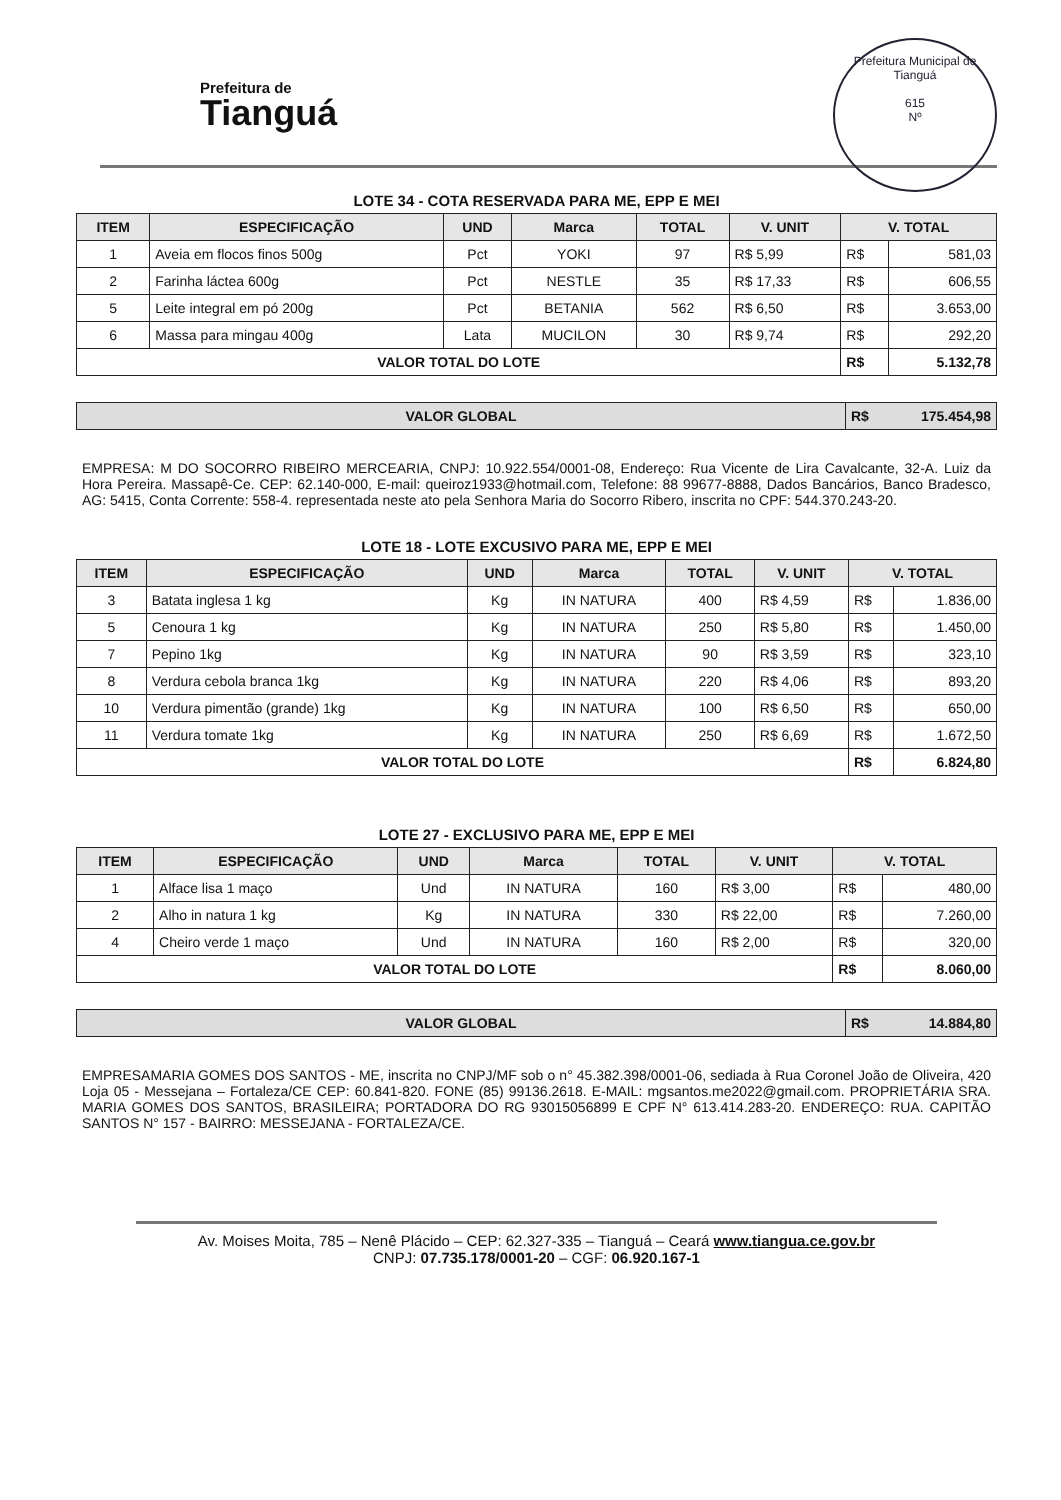Prefeitura de
Tianguá
Prefeitura Municipal de Tianguá
615
Nº
LOTE 34 - COTA RESERVADA PARA ME, EPP E MEI
| ITEM | ESPECIFICAÇÃO | UND | Marca | TOTAL | V. UNIT | V. TOTAL | |
| --- | --- | --- | --- | --- | --- | --- | --- |
| 1 | Aveia em flocos finos 500g | Pct | YOKI | 97 | R$ 5,99 | R$ | 581,03 |
| 2 | Farinha láctea 600g | Pct | NESTLE | 35 | R$ 17,33 | R$ | 606,55 |
| 5 | Leite integral em pó 200g | Pct | BETANIA | 562 | R$ 6,50 | R$ | 3.653,00 |
| 6 | Massa para mingau 400g | Lata | MUCILON | 30 | R$ 9,74 | R$ | 292,20 |
| VALOR TOTAL DO LOTE | | | | | | R$ | 5.132,78 |
| VALOR GLOBAL | R$ 175.454,98 |
EMPRESA: M DO SOCORRO RIBEIRO MERCEARIA, CNPJ: 10.922.554/0001-08, Endereço: Rua Vicente de Lira Cavalcante, 32-A. Luiz da Hora Pereira. Massapê-Ce. CEP: 62.140-000, E-mail: queiroz1933@hotmail.com, Telefone: 88 99677-8888, Dados Bancários, Banco Bradesco, AG: 5415, Conta Corrente: 558-4. representada neste ato pela Senhora Maria do Socorro Ribero, inscrita no CPF: 544.370.243-20.
LOTE 18 - LOTE EXCUSIVO PARA ME, EPP E MEI
| ITEM | ESPECIFICAÇÃO | UND | Marca | TOTAL | V. UNIT | V. TOTAL | |
| --- | --- | --- | --- | --- | --- | --- | --- |
| 3 | Batata inglesa 1 kg | Kg | IN NATURA | 400 | R$ 4,59 | R$ | 1.836,00 |
| 5 | Cenoura 1 kg | Kg | IN NATURA | 250 | R$ 5,80 | R$ | 1.450,00 |
| 7 | Pepino 1kg | Kg | IN NATURA | 90 | R$ 3,59 | R$ | 323,10 |
| 8 | Verdura cebola branca 1kg | Kg | IN NATURA | 220 | R$ 4,06 | R$ | 893,20 |
| 10 | Verdura pimentão (grande) 1kg | Kg | IN NATURA | 100 | R$ 6,50 | R$ | 650,00 |
| 11 | Verdura tomate 1kg | Kg | IN NATURA | 250 | R$ 6,69 | R$ | 1.672,50 |
| VALOR TOTAL DO LOTE | | | | | | R$ | 6.824,80 |
LOTE 27 - EXCLUSIVO PARA ME, EPP E MEI
| ITEM | ESPECIFICAÇÃO | UND | Marca | TOTAL | V. UNIT | V. TOTAL | |
| --- | --- | --- | --- | --- | --- | --- | --- |
| 1 | Alface lisa 1 maço | Und | IN NATURA | 160 | R$ 3,00 | R$ | 480,00 |
| 2 | Alho in natura 1 kg | Kg | IN NATURA | 330 | R$ 22,00 | R$ | 7.260,00 |
| 4 | Cheiro verde 1 maço | Und | IN NATURA | 160 | R$ 2,00 | R$ | 320,00 |
| VALOR TOTAL DO LOTE | | | | | | R$ | 8.060,00 |
| VALOR GLOBAL | R$ 14.884,80 |
EMPRESAMARIA GOMES DOS SANTOS - ME, inscrita no CNPJ/MF sob o n° 45.382.398/0001-06, sediada à Rua Coronel João de Oliveira, 420 Loja 05 - Messejana – Fortaleza/CE CEP: 60.841-820. FONE (85) 99136.2618. E-MAIL: mgsantos.me2022@gmail.com. PROPRIETÁRIA SRA. MARIA GOMES DOS SANTOS, BRASILEIRA; PORTADORA DO RG 93015056899 E CPF N° 613.414.283-20. ENDEREÇO: RUA. CAPITÃO SANTOS N° 157 - BAIRRO: MESSEJANA - FORTALEZA/CE.
Av. Moises Moita, 785 – Nenê Plácido – CEP: 62.327-335 – Tianguá – Ceará www.tiangua.ce.gov.br
CNPJ: 07.735.178/0001-20 – CGF: 06.920.167-1